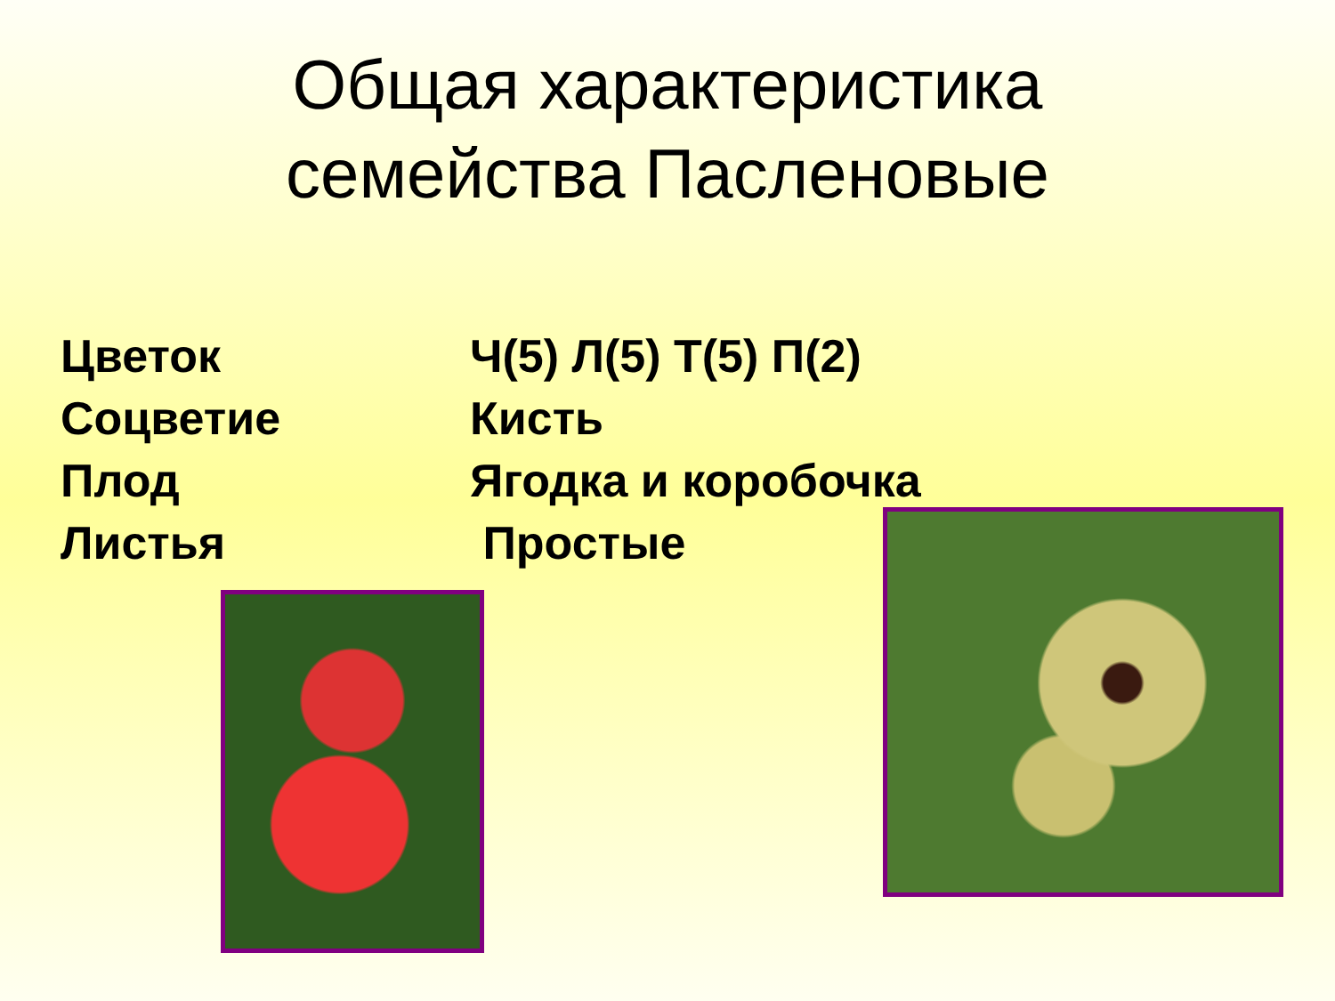Общая характеристика
семейства Пасленовые
Цветок Ч(5) Л(5) Т(5) П(2)
Соцветие Кисть
Плод Ягодка и коробочка
Листья Простые